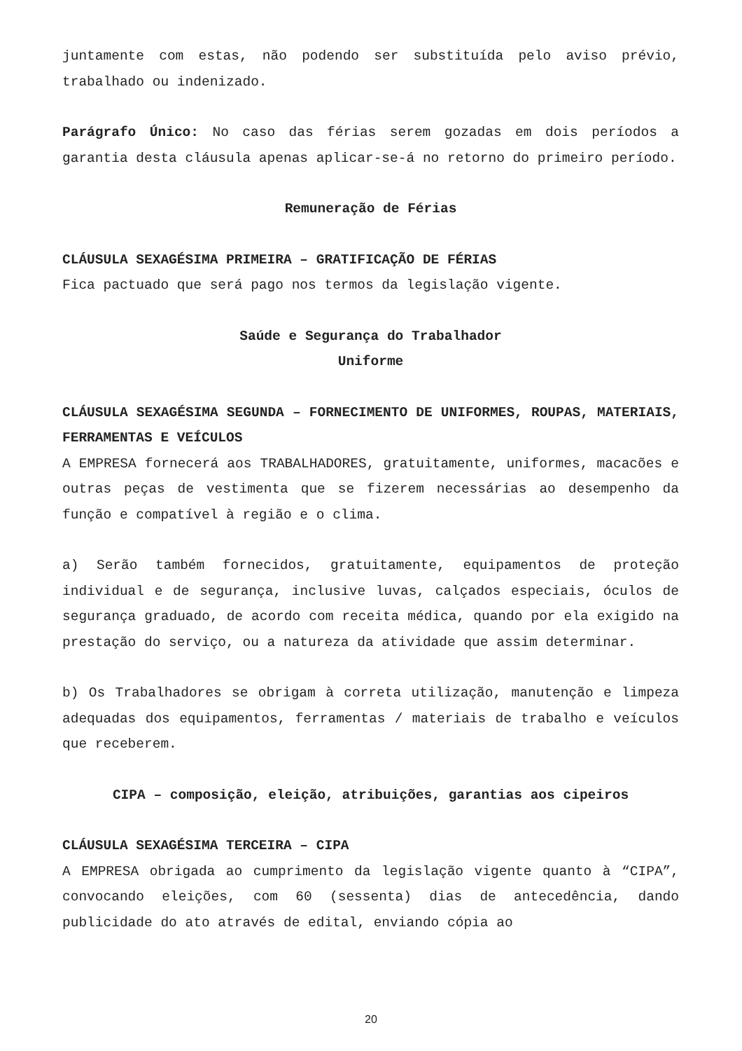juntamente com estas, não podendo ser substituída pelo aviso prévio, trabalhado ou indenizado.
Parágrafo Único: No caso das férias serem gozadas em dois períodos a garantia desta cláusula apenas aplicar-se-á no retorno do primeiro período.
Remuneração de Férias
CLÁUSULA SEXAGÉSIMA PRIMEIRA – GRATIFICAÇÃO DE FÉRIAS
Fica pactuado que será pago nos termos da legislação vigente.
Saúde e Segurança do Trabalhador
Uniforme
CLÁUSULA SEXAGÉSIMA SEGUNDA – FORNECIMENTO DE UNIFORMES, ROUPAS, MATERIAIS, FERRAMENTAS E VEÍCULOS
A EMPRESA fornecerá aos TRABALHADORES, gratuitamente, uniformes, macacões e outras peças de vestimenta que se fizerem necessárias ao desempenho da função e compatível à região e o clima.
a) Serão também fornecidos, gratuitamente, equipamentos de proteção individual e de segurança, inclusive luvas, calçados especiais, óculos de segurança graduado, de acordo com receita médica, quando por ela exigido na prestação do serviço, ou a natureza da atividade que assim determinar.
b) Os Trabalhadores se obrigam à correta utilização, manutenção e limpeza adequadas dos equipamentos, ferramentas / materiais de trabalho e veículos que receberem.
CIPA – composição, eleição, atribuições, garantias aos cipeiros
CLÁUSULA SEXAGÉSIMA TERCEIRA – CIPA
A EMPRESA obrigada ao cumprimento da legislação vigente quanto à “CIPA”, convocando eleições, com 60 (sessenta) dias de antecedência, dando publicidade do ato através de edital, enviando cópia ao
20